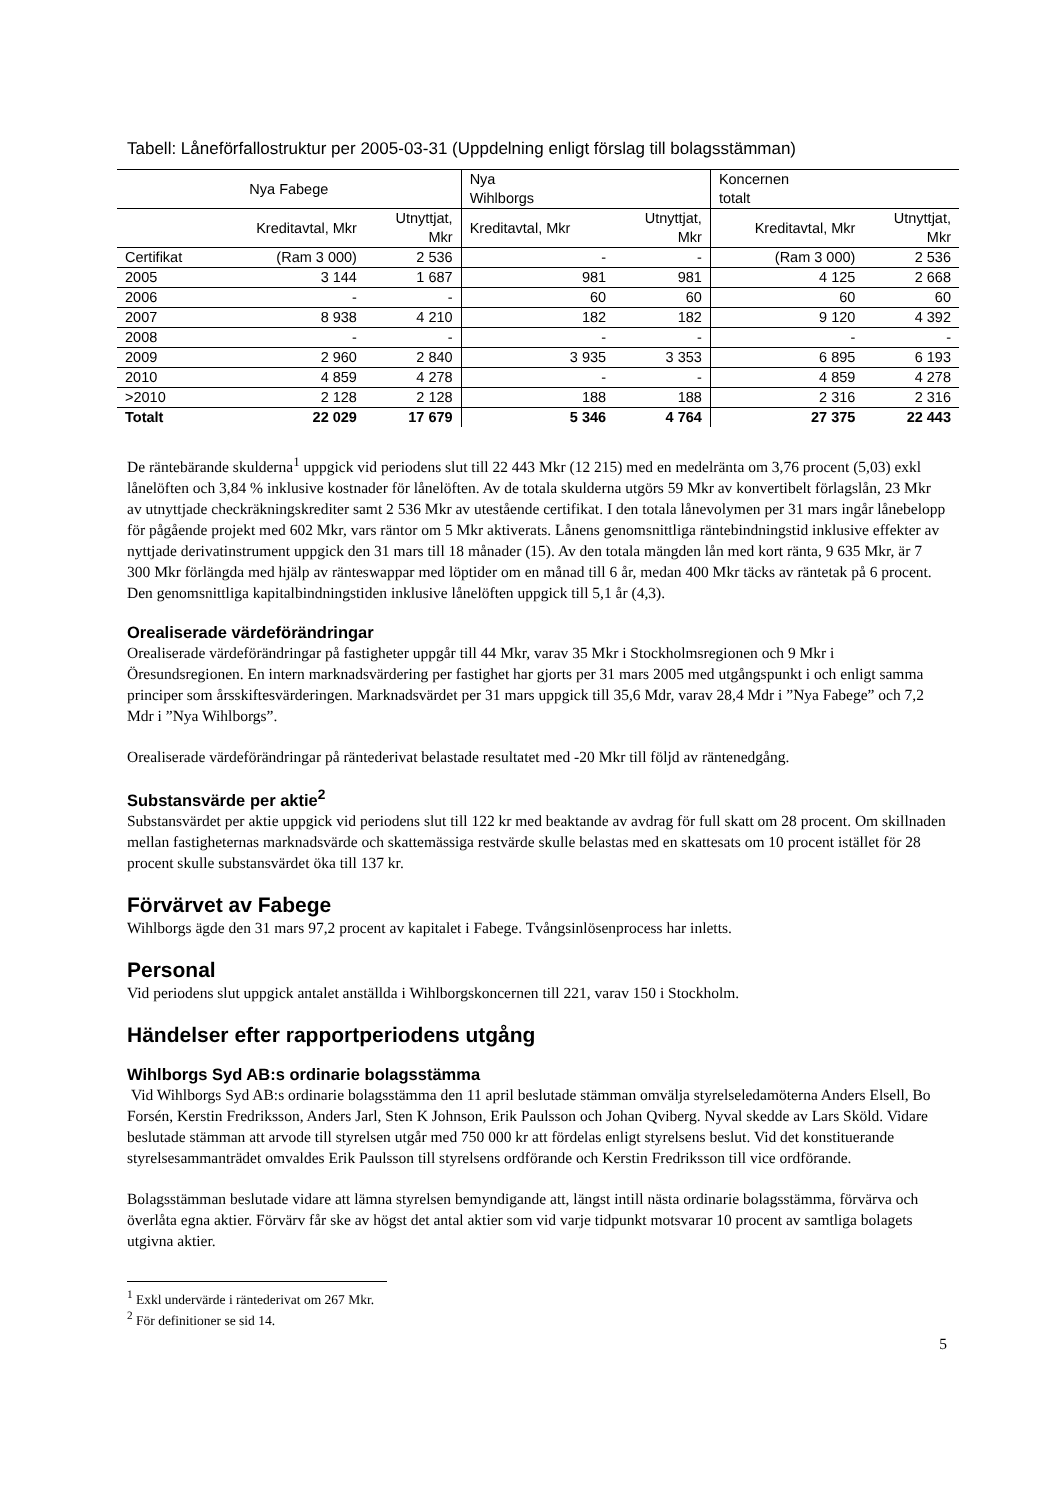Tabell: Låneförfallostruktur per 2005-03-31 (Uppdelning enligt förslag till bolagsstämman)
| Nya Fabege | | | Nya Wihlborgs | | Koncernen totalt | |
| --- | --- | --- | --- | --- | --- | --- |
| | Kreditavtal, Mkr | Utnyttjat, Mkr | Kreditavtal, Mkr | Utnyttjat, Mkr | Kreditavtal, Mkr | Utnyttjat, Mkr |
| Certifikat | (Ram 3 000) | 2 536 | - | - | (Ram 3 000) | 2 536 |
| 2005 | 3 144 | 1 687 | 981 | 981 | 4 125 | 2 668 |
| 2006 | - | - | 60 | 60 | 60 | 60 |
| 2007 | 8 938 | 4 210 | 182 | 182 | 9 120 | 4 392 |
| 2008 | - | - | - | - | - | - |
| 2009 | 2 960 | 2 840 | 3 935 | 3 353 | 6 895 | 6 193 |
| 2010 | 4 859 | 4 278 | - | - | 4 859 | 4 278 |
| >2010 | 2 128 | 2 128 | 188 | 188 | 2 316 | 2 316 |
| Totalt | 22 029 | 17 679 | 5 346 | 4 764 | 27 375 | 22 443 |
De räntebärande skulderna<sup>1</sup> uppgick vid periodens slut till 22 443 Mkr (12 215) med en medelränta om 3,76 procent (5,03) exkl lånelöften och 3,84 % inklusive kostnader för lånelöften. Av de totala skulderna utgörs 59 Mkr av konvertibelt förlagslån, 23 Mkr av utnyttjade checkräkningskrediter samt 2 536 Mkr av utestående certifikat. I den totala lånevolymen per 31 mars ingår lånebelopp för pågående projekt med 602 Mkr, vars räntor om 5 Mkr aktiverats. Lånens genomsnittliga räntebindningstid inklusive effekter av nyttjade derivatinstrument uppgick den 31 mars till 18 månader (15). Av den totala mängden lån med kort ränta, 9 635 Mkr, är 7 300 Mkr förlängda med hjälp av ränteswappar med löptider om en månad till 6 år, medan 400 Mkr täcks av räntetak på 6 procent. Den genomsnittliga kapitalbindningstiden inklusive lånelöften uppgick till 5,1 år (4,3).
Orealiserade värdeförändringar
Orealiserade värdeförändringar på fastigheter uppgår till 44 Mkr, varav 35 Mkr i Stockholmsregionen och 9 Mkr i Öresundsregionen. En intern marknadsvärdering per fastighet har gjorts per 31 mars 2005 med utgångspunkt i och enligt samma principer som årsskiftesvärderingen. Marknadsvärdet per 31 mars uppgick till 35,6 Mdr, varav 28,4 Mdr i ”Nya Fabege” och 7,2 Mdr i ”Nya Wihlborgs”.
Orealiserade värdeförändringar på räntederivat belastade resultatet med -20 Mkr till följd av räntenedgång.
Substansvärde per aktie<sup>2</sup>
Substansvärdet per aktie uppgick vid periodens slut till 122 kr med beaktande av avdrag för full skatt om 28 procent. Om skillnaden mellan fastigheternas marknadsvärde och skattemässiga restvärde skulle belastas med en skattesats om 10 procent istället för 28 procent skulle substansvärdet öka till 137 kr.
Förvärvet av Fabege
Wihlborgs ägde den 31 mars 97,2 procent av kapitalet i Fabege. Tvångsinlösenprocess har inletts.
Personal
Vid periodens slut uppgick antalet anställda i Wihlborgskoncernen till 221, varav 150 i Stockholm.
Händelser efter rapportperiodens utgång
Wihlborgs Syd AB:s ordinarie bolagsstämma
Vid Wihlborgs Syd AB:s ordinarie bolagsstämma den 11 april beslutade stämman omvälja styrelseledamöterna Anders Elsell, Bo Forsén, Kerstin Fredriksson, Anders Jarl, Sten K Johnson, Erik Paulsson och Johan Qviberg. Nyval skedde av Lars Sköld. Vidare beslutade stämman att arvode till styrelsen utgår med 750 000 kr att fördelas enligt styrelsens beslut. Vid det konstituerande styrelsesammanträdet omvaldes Erik Paulsson till styrelsens ordförande och Kerstin Fredriksson till vice ordförande.
Bolagsstämman beslutade vidare att lämna styrelsen bemyndigande att, längst intill nästa ordinarie bolagsstämma, förvärva och överlåta egna aktier. Förvärv får ske av högst det antal aktier som vid varje tidpunkt motsvarar 10 procent av samtliga bolagets utgivna aktier.
<sup>1</sup> Exkl undervärde i räntederivat om 267 Mkr.
<sup>2</sup> För definitioner se sid 14.
5